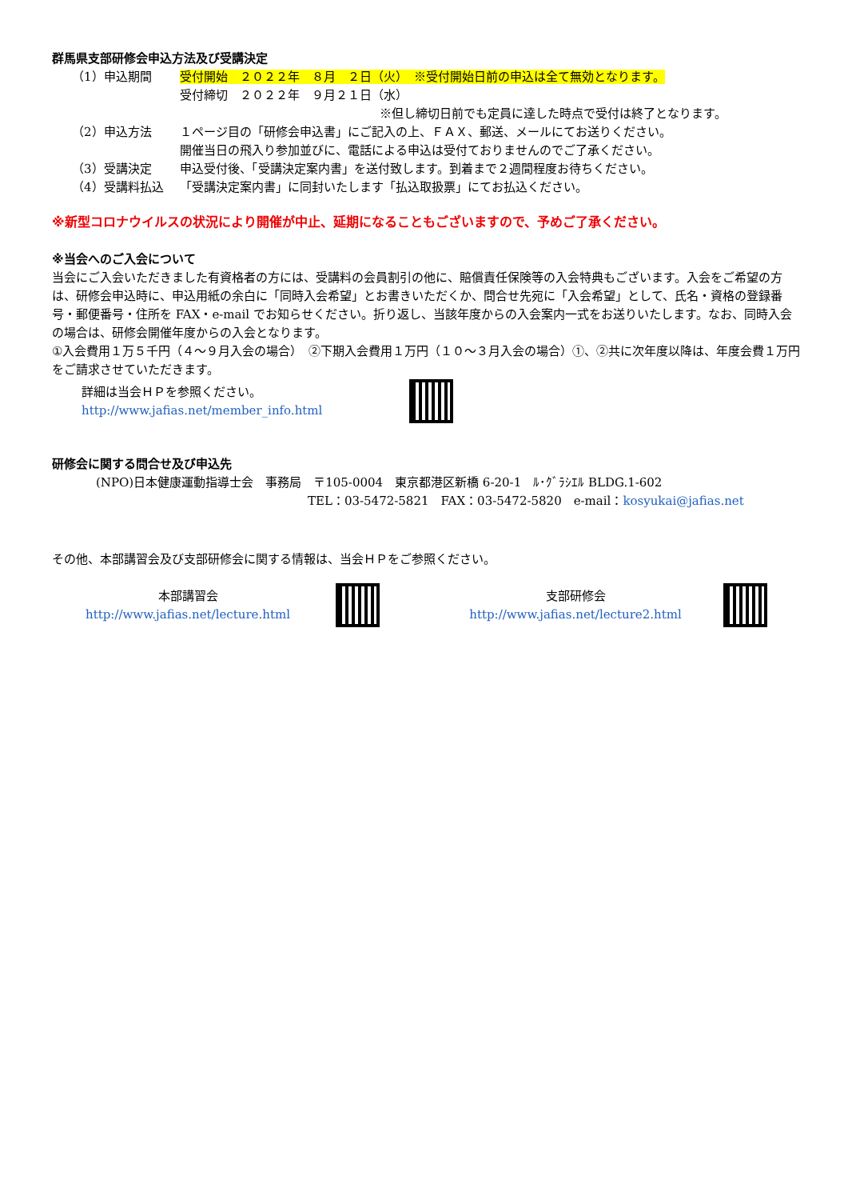群馬県支部研修会申込方法及び受講決定
（1）申込期間 受付開始　２０２２年　８月　２日（火）　※受付開始日前の申込は全て無効となります。
受付締切　２０２２年　９月２１日（水）
※但し締切日前でも定員に達した時点で受付は終了となります。
（2）申込方法 １ページ目の「研修会申込書」にご記入の上、ＦＡＸ、郵送、メールにてお送りください。
開催当日の飛入り参加並びに、電話による申込は受付ておりませんのでご了承ください。
（3）受講決定 申込受付後、「受講決定案内書」を送付致します。到着まで２週間程度お待ちください。
（4）受講料払込 「受講決定案内書」に同封いたします「払込取扱票」にてお払込ください。
※新型コロナウイルスの状況により開催が中止、延期になることもございますので、予めご了承ください。
※当会へのご入会について
当会にご入会いただきました有資格者の方には、受講料の会員割引の他に、賠償責任保険等の入会特典もございます。入会をご希望の方は、研修会申込時に、申込用紙の余白に「同時入会希望」とお書きいただくか、問合せ先宛に「入会希望」として、氏名・資格の登録番号・郵便番号・住所を FAX・e-mail でお知らせください。折り返し、当該年度からの入会案内一式をお送りいたします。なお、同時入会の場合は、研修会開催年度からの入会となります。
①入会費用１万５千円（４～９月入会の場合）　②下期入会費用１万円（１０～３月入会の場合）①、②共に次年度以降は、年度会費１万円をご請求させていただきます。
詳細は当会ＨＰを参照ください。
http://www.jafias.net/member_info.html
研修会に関する問合せ及び申込先
(NPO)日本健康運動指導士会　事務局　〒105-0004　東京都港区新橋 6-20-1　ﾙ･ｸﾞﾗｼｴﾙ BLDG.1-602
TEL：03-5472-5821　FAX：03-5472-5820　e-mail：kosyukai@jafias.net
その他、本部講習会及び支部研修会に関する情報は、当会ＨＰをご参照ください。
本部講習会
http://www.jafias.net/lecture.html
支部研修会
http://www.jafias.net/lecture2.html